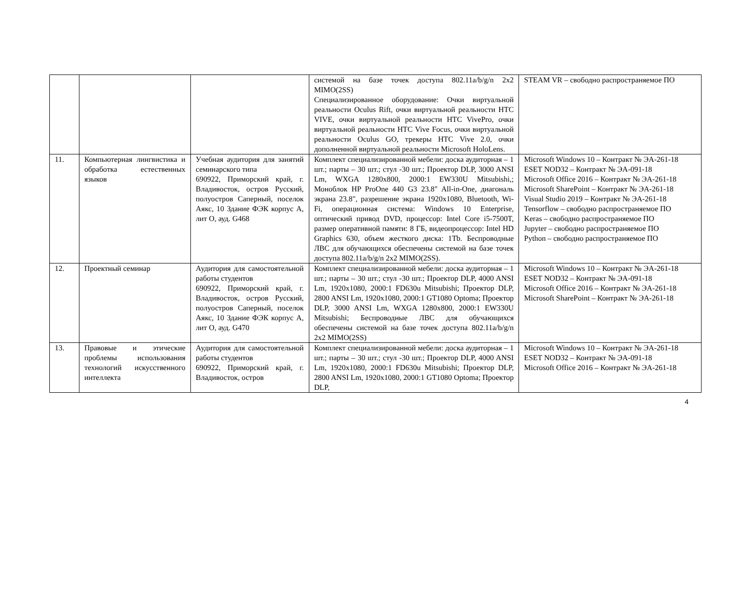| | | | системой на базе точек доступа 802.11a/b/g/n 2x2 MIMO(2SS) Специализированное оборудование: Очки виртуальной реальности Oculus Rift, очки виртуальной реальности HTC VIVE, очки виртуальной реальности HTC VivePro, очки виртуальной реальности HTC Vive Focus, очки виртуальной реальности Oculus GO, трекеры HTC Vive 2.0, очки дополненной виртуальной реальности Microsoft HoloLens. | STEAM VR – свободно распространяемое ПО |
| 11. | Компьютерная лингвистика и обработка естественных языков | Учебная аудитория для занятий семинарского типа 690922, Приморский край, г. Владивосток, остров Русский, полуостров Саперный, поселок Аякс, 10 Здание ФЭК корпус А, лит О, ауд. G468 | Комплект специализированной мебели: доска аудиторная – 1 шт.; парты – 30 шт.; стул -30 шт.; Проектор DLP, 3000 ANSI Lm, WXGA 1280x800, 2000:1 EW330U Mitsubishi,; Моноблок HP ProOne 440 G3 23.8" All-in-One, диагональ экрана 23.8", разрешение экрана 1920x1080, Bluetooth, Wi-Fi, операционная система: Windows 10 Enterprise, оптический привод DVD, процессор: Intel Core i5-7500T, размер оперативной памяти: 8 ГБ, видеопроцессор: Intel HD Graphics 630, объем жесткого диска: 1Tb. Беспроводные ЛВС для обучающихся обеспечены системой на базе точек доступа 802.11a/b/g/n 2x2 MIMO(2SS). | Microsoft Windows 10 – Контракт № ЭА-261-18 ESET NOD32 – Контракт № ЭА-091-18 Microsoft Office 2016 – Контракт № ЭА-261-18 Microsoft SharePoint – Контракт № ЭА-261-18 Visual Studio 2019 – Контракт № ЭА-261-18 Tensorflow – свободно распространяемое ПО Keras – свободно распространяемое ПО Jupyter – свободно распространяемое ПО Python – свободно распространяемое ПО |
| 12. | Проектный семинар | Аудитория для самостоятельной работы студентов 690922, Приморский край, г. Владивосток, остров Русский, полуостров Саперный, поселок Аякс, 10 Здание ФЭК корпус А, лит О, ауд. G470 | Комплект специализированной мебели: доска аудиторная – 1 шт.; парты – 30 шт.; стул -30 шт.; Проектор DLP, 4000 ANSI Lm, 1920x1080, 2000:1 FD630u Mitsubishi; Проектор DLP, 2800 ANSI Lm, 1920x1080, 2000:1 GT1080 Optoma; Проектор DLP, 3000 ANSI Lm, WXGA 1280x800, 2000:1 EW330U Mitsubishi; Беспроводные ЛВС для обучающихся обеспечены системой на базе точек доступа 802.11a/b/g/n 2x2 MIMO(2SS) | Microsoft Windows 10 – Контракт № ЭА-261-18 ESET NOD32 – Контракт № ЭА-091-18 Microsoft Office 2016 – Контракт № ЭА-261-18 Microsoft SharePoint – Контракт № ЭА-261-18 |
| 13. | Правовые и этические проблемы использования технологий искусственного интеллекта | Аудитория для самостоятельной работы студентов 690922, Приморский край, г. Владивосток, остров | Комплект специализированной мебели: доска аудиторная – 1 шт.; парты – 30 шт.; стул -30 шт.; Проектор DLP, 4000 ANSI Lm, 1920x1080, 2000:1 FD630u Mitsubishi; Проектор DLP, 2800 ANSI Lm, 1920x1080, 2000:1 GT1080 Optoma; Проектор DLP, | Microsoft Windows 10 – Контракт № ЭА-261-18 ESET NOD32 – Контракт № ЭА-091-18 Microsoft Office 2016 – Контракт № ЭА-261-18 |
4